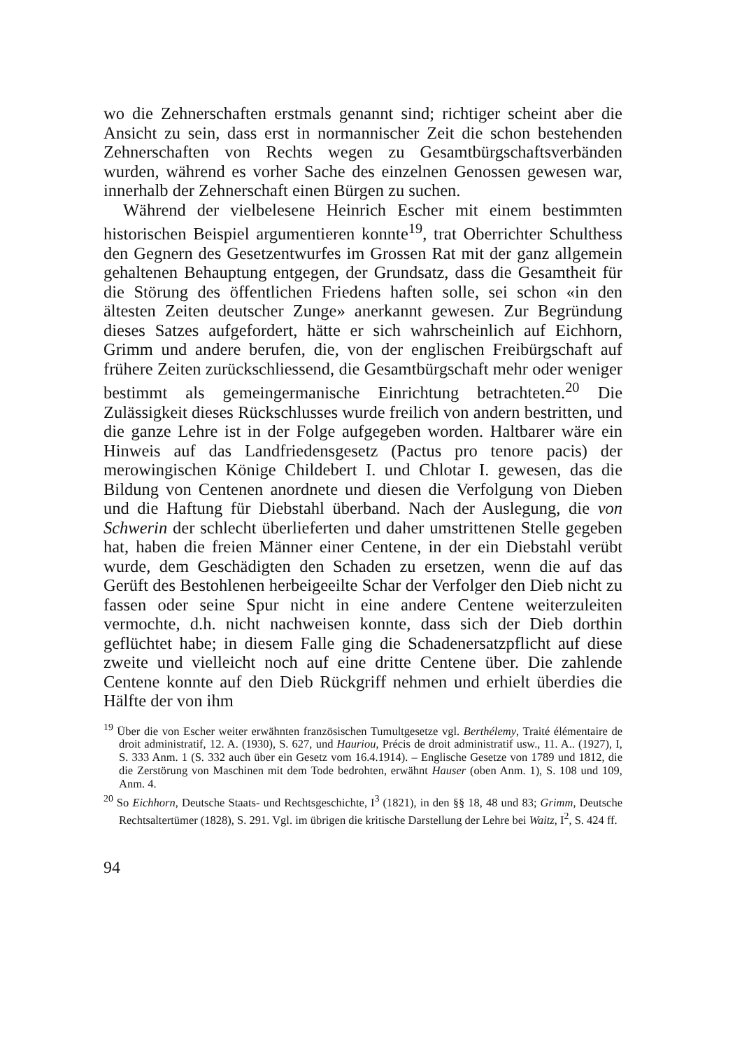wo die Zehnerschaften erstmals genannt sind; richtiger scheint aber die Ansicht zu sein, dass erst in normannischer Zeit die schon bestehenden Zehnerschaften von Rechts wegen zu Gesamtbürgschaftsverbänden wurden, während es vorher Sache des einzelnen Genossen gewesen war, innerhalb der Zehnerschaft einen Bürgen zu suchen.
Während der vielbelesene Heinrich Escher mit einem bestimmten historischen Beispiel argumentieren konnte<sup>19</sup>, trat Oberrichter Schulthess den Gegnern des Gesetzentwurfes im Grossen Rat mit der ganz allgemein gehaltenen Behauptung entgegen, der Grundsatz, dass die Gesamtheit für die Störung des öffentlichen Friedens haften solle, sei schon «in den ältesten Zeiten deutscher Zunge» anerkannt gewesen. Zur Begründung dieses Satzes aufgefordert, hätte er sich wahrscheinlich auf Eichhorn, Grimm und andere berufen, die, von der englischen Freibürgschaft auf frühere Zeiten zurückschliessend, die Gesamtbürgschaft mehr oder weniger bestimmt als gemeingermanische Einrichtung betrachteten.<sup>20</sup> Die Zulässigkeit dieses Rückschlusses wurde freilich von andern bestritten, und die ganze Lehre ist in der Folge aufgegeben worden. Haltbarer wäre ein Hinweis auf das Landfriedensgesetz (Pactus pro tenore pacis) der merowingischen Könige Childebert I. und Chlotar I. gewesen, das die Bildung von Centenen anordnete und diesen die Verfolgung von Dieben und die Haftung für Diebstahl überband. Nach der Auslegung, die von Schwerin der schlecht überlieferten und daher umstrittenen Stelle gegeben hat, haben die freien Männer einer Centene, in der ein Diebstahl verübt wurde, dem Geschädigten den Schaden zu ersetzen, wenn die auf das Gerüft des Bestohlenen herbeigeeilte Schar der Verfolger den Dieb nicht zu fassen oder seine Spur nicht in eine andere Centene weiterzuleiten vermochte, d.h. nicht nachweisen konnte, dass sich der Dieb dorthin geflüchtet habe; in diesem Falle ging die Schadenersatzpflicht auf diese zweite und vielleicht noch auf eine dritte Centene über. Die zahlende Centene konnte auf den Dieb Rückgriff nehmen und erhielt überdies die Hälfte der von ihm
<sup>19</sup> Über die von Escher weiter erwähnten französischen Tumultgesetze vgl. Berthélemy, Traité élémentaire de droit administratif, 12. A. (1930), S. 627, und Hauriou, Précis de droit administratif usw., 11. A.. (1927), I, S. 333 Anm. 1 (S. 332 auch über ein Gesetz vom 16.4.1914). – Englische Gesetze von 1789 und 1812, die die Zerstörung von Maschinen mit dem Tode bedrohten, erwähnt Hauser (oben Anm. 1), S. 108 und 109, Anm. 4.
<sup>20</sup> So Eichhorn, Deutsche Staats- und Rechtsgeschichte, I<sup>3</sup> (1821), in den §§ 18, 48 und 83; Grimm, Deutsche Rechtsaltertümer (1828), S. 291. Vgl. im übrigen die kritische Darstellung der Lehre bei Waitz, I<sup>2</sup>, S. 424 ff.
94